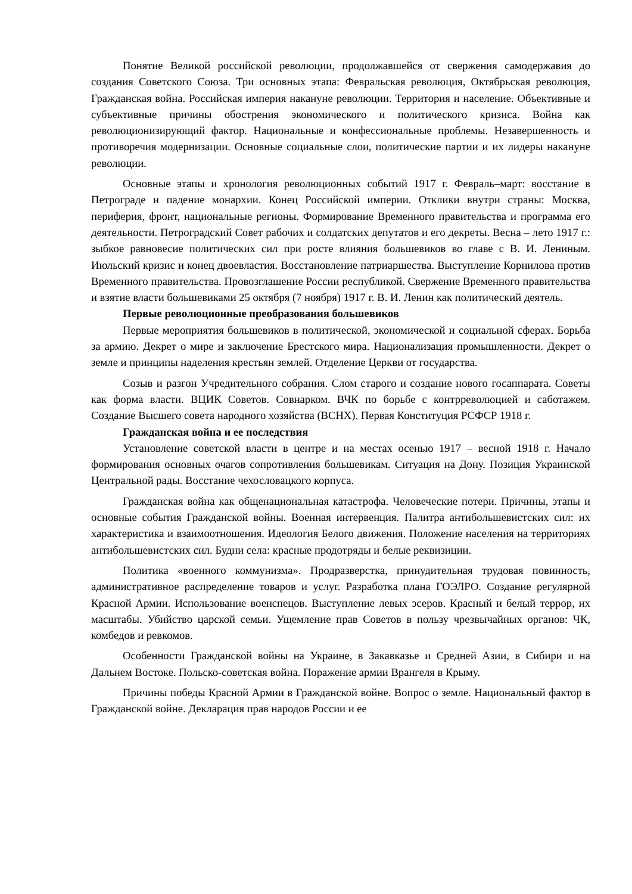Понятие Великой российской революции, продолжавшейся от свержения самодержавия до создания Советского Союза. Три основных этапа: Февральская революция, Октябрьская революция, Гражданская война. Российская империя накануне революции. Территория и население. Объективные и субъективные причины обострения экономического и политического кризиса. Война как революционизирующий фактор. Национальные и конфессиональные проблемы. Незавершенность и противоречия модернизации. Основные социальные слои, политические партии и их лидеры накануне революции.
Основные этапы и хронология революционных событий 1917 г. Февраль–март: восстание в Петрограде и падение монархии. Конец Российской империи. Отклики внутри страны: Москва, периферия, фронт, национальные регионы. Формирование Временного правительства и программа его деятельности. Петроградский Совет рабочих и солдатских депутатов и его декреты. Весна – лето 1917 г.: зыбкое равновесие политических сил при росте влияния большевиков во главе с В. И. Лениным. Июльский кризис и конец двоевластия. Восстановление патриаршества. Выступление Корнилова против Временного правительства. Провозглашение России республикой. Свержение Временного правительства и взятие власти большевиками 25 октября (7 ноября) 1917 г. В. И. Ленин как политический деятель.
Первые революционные преобразования большевиков
Первые мероприятия большевиков в политической, экономической и социальной сферах. Борьба за армию. Декрет о мире и заключение Брестского мира. Национализация промышленности. Декрет о земле и принципы наделения крестьян землей. Отделение Церкви от государства.
Созыв и разгон Учредительного собрания. Слом старого и создание нового госаппарата. Советы как форма власти. ВЦИК Советов. Совнарком. ВЧК по борьбе с контрреволюцией и саботажем. Создание Высшего совета народного хозяйства (ВСНХ). Первая Конституция РСФСР 1918 г.
Гражданская война и ее последствия
Установление советской власти в центре и на местах осенью 1917 – весной 1918 г. Начало формирования основных очагов сопротивления большевикам. Ситуация на Дону. Позиция Украинской Центральной рады. Восстание чехословацкого корпуса.
Гражданская война как общенациональная катастрофа. Человеческие потери. Причины, этапы и основные события Гражданской войны. Военная интервенция. Палитра антибольшевистских сил: их характеристика и взаимоотношения. Идеология Белого движения. Положение населения на территориях антибольшевистских сил. Будни села: красные продотряды и белые реквизиции.
Политика «военного коммунизма». Продразверстка, принудительная трудовая повинность, административное распределение товаров и услуг. Разработка плана ГОЭЛРО. Создание регулярной Красной Армии. Использование военспецов. Выступление левых эсеров. Красный и белый террор, их масштабы. Убийство царской семьи. Ущемление прав Советов в пользу чрезвычайных органов: ЧК, комбедов и ревкомов.
Особенности Гражданской войны на Украине, в Закавказье и Средней Азии, в Сибири и на Дальнем Востоке. Польско-советская война. Поражение армии Врангеля в Крыму.
Причины победы Красной Армии в Гражданской войне. Вопрос о земле. Национальный фактор в Гражданской войне. Декларация прав народов России и ее